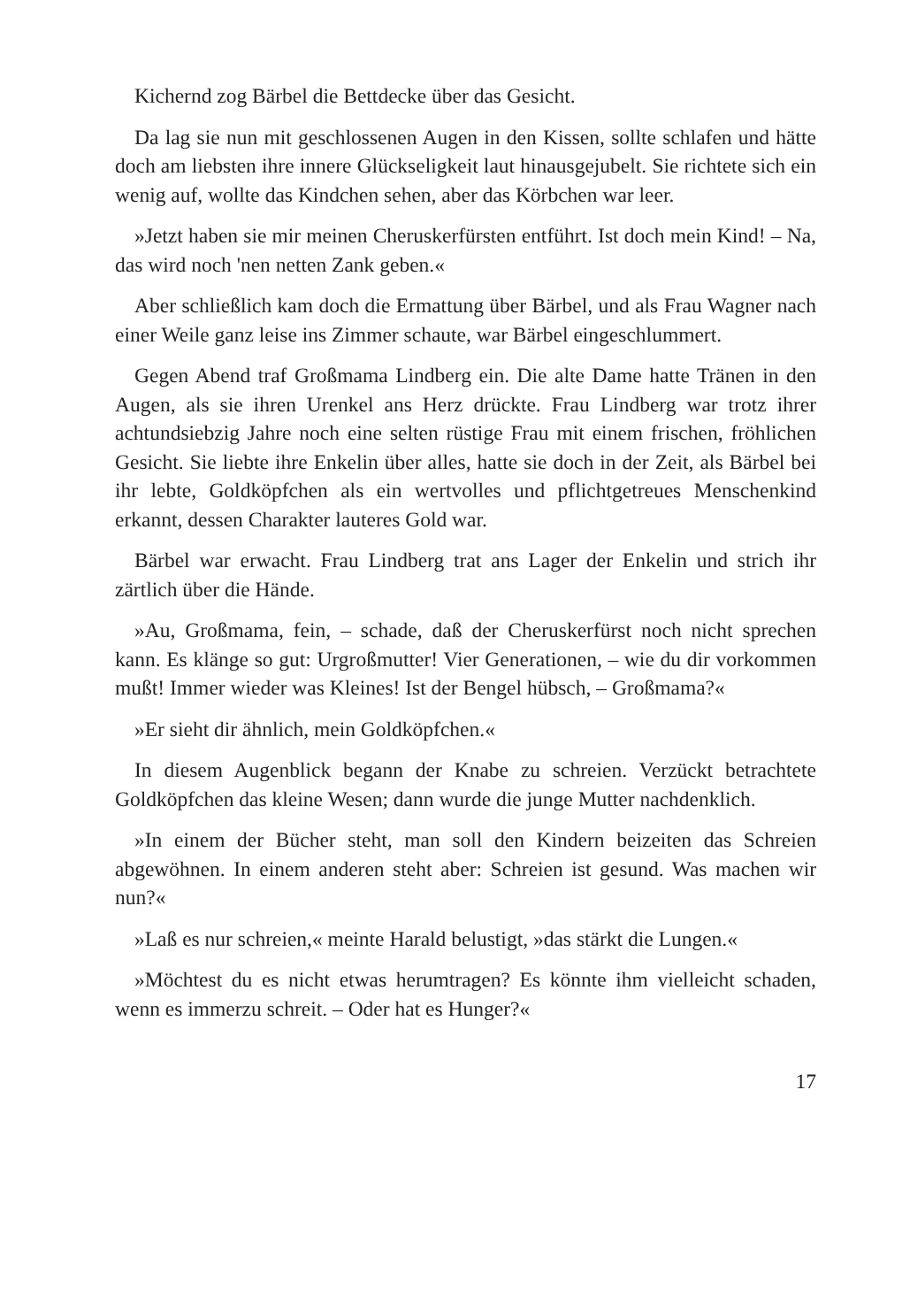Kichernd zog Bärbel die Bettdecke über das Gesicht.
Da lag sie nun mit geschlossenen Augen in den Kissen, sollte schlafen und hätte doch am liebsten ihre innere Glückseligkeit laut hinausgejubelt. Sie richtete sich ein wenig auf, wollte das Kindchen sehen, aber das Körb­chen war leer.
»Jetzt haben sie mir meinen Cheruskerfürsten entführt. Ist doch mein Kind! – Na, das wird noch 'nen netten Zank geben.«
Aber schließlich kam doch die Ermattung über Bärbel, und als Frau Wagner nach einer Weile ganz leise ins Zimmer schaute, war Bärbel ein­geschlummert.
Gegen Abend traf Großmama Lindberg ein. Die alte Dame hatte Tränen in den Augen, als sie ihren Urenkel ans Herz drückte. Frau Lindberg war trotz ihrer achtundsiebzig Jahre noch eine selten rüstige Frau mit einem frischen, fröhlichen Gesicht. Sie liebte ihre Enkelin über alles, hatte sie doch in der Zeit, als Bärbel bei ihr lebte, Goldköpfchen als ein wertvolles und pflichtgetreues Menschenkind erkannt, dessen Charakter lauteres Gold war.
Bärbel war erwacht. Frau Lindberg trat ans Lager der Enkelin und strich ihr zärtlich über die Hände.
»Au, Großmama, fein, – schade, daß der Cheruskerfürst noch nicht sprechen kann. Es klänge so gut: Urgroßmutter! Vier Generationen, – wie du dir vorkommen mußt! Immer wieder was Kleines! Ist der Bengel hübsch, – Großmama?«
»Er sieht dir ähnlich, mein Goldköpfchen.«
In diesem Augenblick begann der Knabe zu schreien. Verzückt be­trachtete Goldköpfchen das kleine Wesen; dann wurde die junge Mutter nachdenklich.
»In einem der Bücher steht, man soll den Kindern beizeiten das Schrei­en abgewöhnen. In einem anderen steht aber: Schreien ist gesund. Was machen wir nun?«
»Laß es nur schreien,« meinte Harald belustigt, »das stärkt die Lungen.«
»Möchtest du es nicht etwas herumtragen? Es könnte ihm vielleicht schaden, wenn es immerzu schreit. – Oder hat es Hunger?«
17